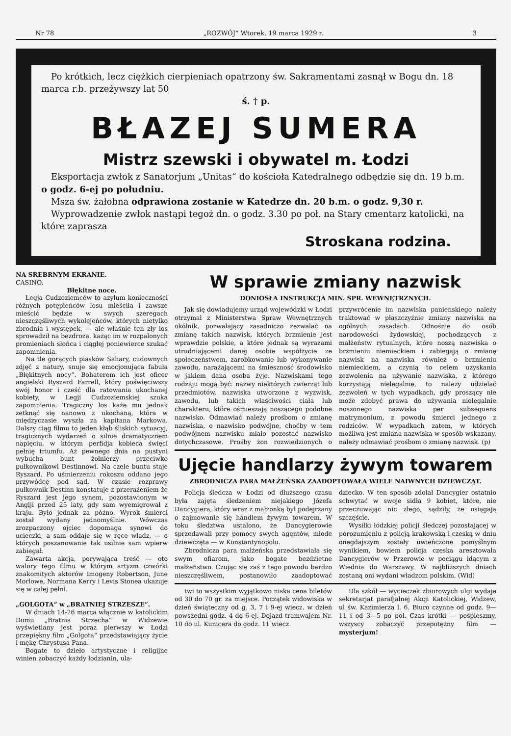Nr 78 „ROZWÓJ“ Wtorek, 19 marca 1929 r. 3
Po krótkich, lecz ciężkich cierpieniach opatrzony św. Sakramentami zasnął w Bogu dn. 18 marca r.b. przeżywszy lat 50
ś. † p.
BŁAZEJ SUMERA
Mistrz szewski i obywatel m. Łodzi
Eksportacja zwłok z Sanatorjum „Unitas“ do kościoła Katedralnego odbędzie się dn. 19 b.m. o godz. 6-ej po południu.
Msza św. żałobna odprawiona zostanie w Katedrze dn. 20 b.m. o godz. 9,30 r.
Wyprowadzenie zwłok nastąpi tegoż dn. o godz. 3.30 po poł. na Stary cmentarz katolicki, na które zaprasza
Stroskana rodzina.
NA SREBRNYM EKRANIE.
CASINO.
Błękitne noce.
Legja Cudzoziemców to azylum konieczności różnych potępieńców losu mieściła i zawsze mieścić będzie w swych szeregach nieszczęśliwych wykolejeńców, których nietylko zbrodnia i występek, — ale właśnie ten zły los sprowadził na bezdroża, każąc im w rozpalonych promieniach słońca i ciągłej poniewierce szukać zapomnienia.
Na tle gorących piasków Sahary, cudownych zdjęć z natury, snuje się emocjonująca fabuła „Błękitnych nocy“. Bohaterem ich jest oficer angielski Ryszard Farrell, który poświęciwszy swój honor i cześć dla ratowania ukochanej kobiety, w Legji Cudzoziemskiej szuka zapomnienia. Tragiczny los każe mu jednak zetknąć się nanowo z ukochaną, która w międzyczasie wyszła za kapitana Markowa. Dalszy ciąg filmu to jeden kłąb śliskich sytuacyj, tragicznych wydarzeń o silnie dramatycznem napięciu, w którym perfidja kobieca święci pełnię triumfu. Aż pewnego dnia na pustyni wybucha bunt żołnierzy przeciwko pułkownikowi Destinnowi. Na czele buntu staje Ryszard. Po uśmierzeniu rokoszu oddano jego przywódcę pod sąd. W czasie rozprawy pułkownik Destinn konstatuje z przerażeniem że Ryszard jest jego synem, pozostawionym w Anglji przed 25 laty, gdy sam wyemigrował z kraju. Było jednak za późno. Wyrok śmierci został wydany jednomyślnie. Wówczas zrozpaczony ojciec dopomaga synowi do ucieczki, a sam oddaje się w ręce władz, — o których poszanowanie tak usilnie sam wpierw zabiegał.
Zawarta akcja, porywająca treść — oto walory tego filmu w którym artyzm czwórki znakomitych aktorów Imogeny Robertson, June Morlowe, Normana Kerry i Levis Stonea ukazuje się w całej pełni.
„GOLGOTA“ w „BRATNIEJ STRZESZE“.
W dniach 14-26 marca włącznie w katolickim Domu „Bratnia Strzecha“ w Widzewie wyświetlany jest poraz pierwszy w Łodzi przepiękny film „Golgota“ przedstawiający życie i mękę Chrystusa Pana.
Bogate to dzieło artystyczne i religijne winien zobaczyć każdy łodzianin, ula-
W sprawie zmiany nazwisk
DONIOSŁA INSTRUKCJA MIN. SPR. WEWNĘTRZNYCH.
Jak się dowiadujemy urząd wojewódzki w Łodzi otrzymał z Ministerstwa Spraw Wewnętrznych okólnik, pozwalający zasadniczo zezwalać na zmianę takich nazwisk, których brzmienie jest wprawdzie polskie, a które jednak są wyrazami utrudniającemi danej osobie współżycie ze społeczeństwem, zarobkowanie lub wykonywanie zawodu, narażającemi na śmieszność środowisko w jakiem dana osoba żyje. Nazwiskami tego rodzaju mogą być: nazwy niektórych zwierząt lub przedmiotów, nazwiska utworzone z wyzwisk, zawodu, lub takich właściwości ciała lub charakteru, które ośmieszają noszącego podobne nazwisko. Odmawiać należy prośbom o zmianę nazwiska, o nazwisko podwójne, choćby w tem podwójnem nazwisku miało pozostać nazwisko dotychczasowe. Prośby żon rozwiedzionych o przywrócenie im nazwiska panieńskiego należy traktować w płaszczyźnie zmiany nazwiska na ogólnych zasadach. Odnośnie do osób narodowości żydowskiej, pochodzących z małżeństw rytualnych, które noszą nazwiska o brzmieniu niemieckiem i zabiegają o zmianę nazwisk na nazwiska również o brzmieniu niemieckiem, a czynią to celem uzyskania zezwolenia na używanie nazwiska, z którego korzystają nielegalnie, to należy udzielać zezwoleń w tych wypadkach, gdy proszący nie może zdobyć prawa do używania nielegalnie noszonego nazwiska per subsequens matrymonium, z powodu śmierci jednego z rodziców. W wypadkach zatem, w których możliwa jest zmiana nazwiska w sposób wskazany, należy odmawiać prośbom o zmianę nazwisk. (p)
Ujęcie handlarzy żywym towarem
ZBRODNICZA PARA MAŁŻEŃSKA ZAADOPTOWAŁA WIELE NAIWNYCH DZIEWCZĄT.
Policja śledcza w Łodzi od dłuższego czasu była zajęta śledzeniem niejakiego Józefa Dancygiera, który wraz z małżonką był podejrzany o zajmowanie się handlem żywym towarem. W toku śledztwa ustalono, że Dancygierowie sprzedawali przy pomocy swych agentów, młode dziewczęta — w Konstantynopolu.
Zbrodnicza para małżeńska przedstawiała się swym ofiarom, jako bogate bezdzietne małżeństwo. Czując się zaś z tego powodu bardzo nieszczęśliwem, postanowiło zaadoptować dziecko. W ten sposób zdołał Dancygier ostatnio schwytać w swoje sidła 9 kobiet, które, nie przeczuwając nic złego, sądziły, że osiągają szczęście.
Wysiłki łódzkiej policji śledczej pozostającej w porozumieniu z policją krakowską i czeską w dniu onegdajszym zostały uwieńczone pomyślnym wynikiem, bowiem policja czeska aresztowała Dancygierów w Przerowie w pociągu idącym z Wiednia do Warszawy. W najbliższych dniach zostaną oni wydani władzom polskim. (Wid)
twi to wszystkim wyjątkowo niska cena biletów od 30 do 70 gr. za miejsce. Początek widowiska w dzień świąteczny od g. 3, 7 i 9-ej wiecz. w dzień powszedni godz. 4 do 6-ej. Dojazd tramwajem Nr. 10 do ul. Kunicera do godz. 11 wiecz.
Dla szkół — wycieczek zbiorowych ulgi wydaje sekretarjat parafjalnej Akcji Katolickiej, Widzew, ul św. Kazimierza l. 6. Biuro czynne od godz. 9—11 i od 3—5 po poł. Czas krótki — pośpieszmy, wszyscy zobaczyć przepotężny film — mysterjum!